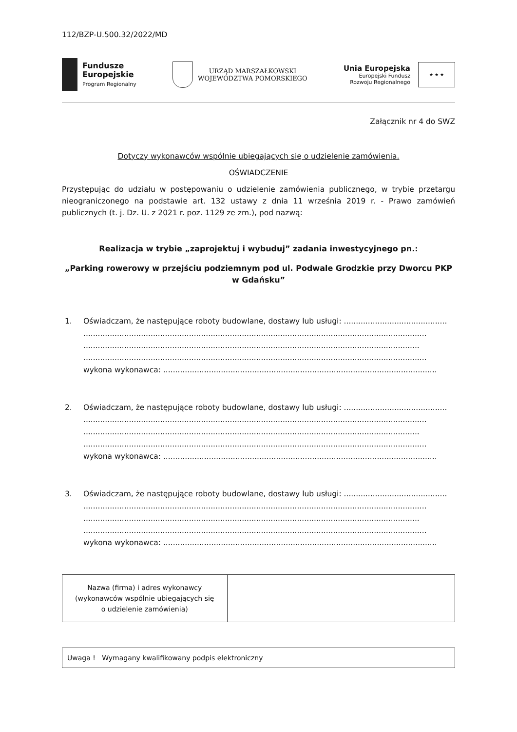112/BZP-U.500.32/2022/MD
Fundusze
Europejskie
Program Regionalny
URZĄD MARSZAŁKOWSKI
WOJEWÓDZTWA POMORSKIEGO
Unia Europejska
Europejski Fundusz
Rozwoju Regionalnego
★ ★ ★
Załącznik nr 4 do SWZ
Dotyczy wykonawców wspólnie ubiegających się o udzielenie zamówienia.
OŚWIADCZENIE
Przystępując do udziału w postępowaniu o udzielenie zamówienia publicznego, w trybie przetargu nieograniczonego na podstawie art. 132 ustawy z dnia 11 września 2019 r. - Prawo zamówień publicznych (t. j. Dz. U. z 2021 r. poz. 1129 ze zm.), pod nazwą:
Realizacja w trybie „zaprojektuj i wybuduj” zadania inwestycyjnego pn.:
„Parking rowerowy w przejściu podziemnym pod ul. Podwale Grodzkie przy Dworcu PKP w Gdańsku”
1. Oświadczam, że następujące roboty budowlane, dostawy lub usługi: ...........................................
...............................................................................................................................................
............................................................................................................................................
...............................................................................................................................................
wykona wykonawca: ..................................................................................................................
2. Oświadczam, że następujące roboty budowlane, dostawy lub usługi: ...........................................
...............................................................................................................................................
............................................................................................................................................
...............................................................................................................................................
wykona wykonawca: ..................................................................................................................
3. Oświadczam, że następujące roboty budowlane, dostawy lub usługi: ...........................................
...............................................................................................................................................
............................................................................................................................................
...............................................................................................................................................
wykona wykonawca: ..................................................................................................................
| Nazwa (firma) i adres wykonawcy (wykonawców wspólnie ubiegających się o udzielenie zamówienia) | |
Uwaga ! Wymagany kwalifikowany podpis elektroniczny